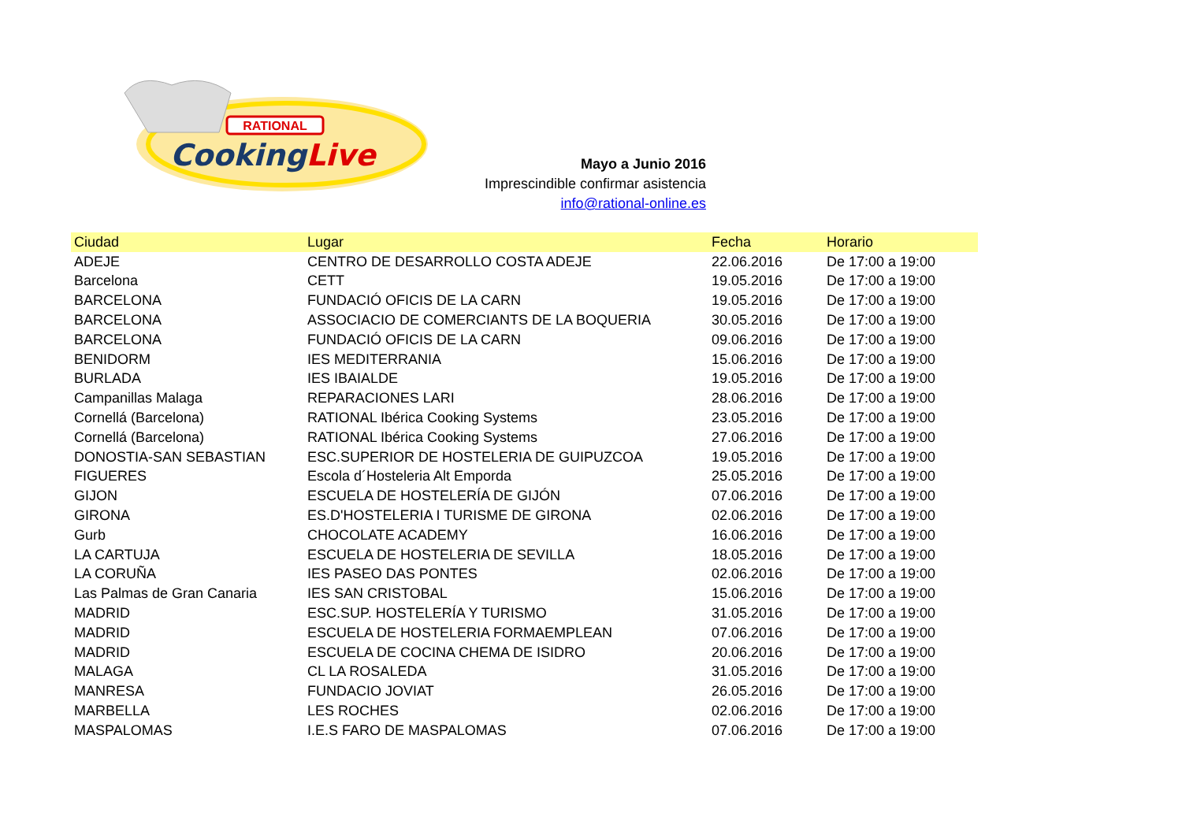RATIONAL
CookingLive
Mayo a Junio 2016
Imprescindible confirmar asistencia
info@rational-online.es
| Ciudad | Lugar | Fecha | Horario |
| --- | --- | --- | --- |
| ADEJE | CENTRO DE DESARROLLO COSTA ADEJE | 22.06.2016 | De 17:00 a 19:00 |
| Barcelona | CETT | 19.05.2016 | De 17:00 a 19:00 |
| BARCELONA | FUNDACIÓ OFICIS DE LA CARN | 19.05.2016 | De 17:00 a 19:00 |
| BARCELONA | ASSOCIACIO DE COMERCIANTS DE LA BOQUERIA | 30.05.2016 | De 17:00 a 19:00 |
| BARCELONA | FUNDACIÓ OFICIS DE LA CARN | 09.06.2016 | De 17:00 a 19:00 |
| BENIDORM | IES MEDITERRANIA | 15.06.2016 | De 17:00 a 19:00 |
| BURLADA | IES IBAIALDE | 19.05.2016 | De 17:00 a 19:00 |
| Campanillas Malaga | REPARACIONES LARI | 28.06.2016 | De 17:00 a 19:00 |
| Cornellá (Barcelona) | RATIONAL Ibérica Cooking Systems | 23.05.2016 | De 17:00 a 19:00 |
| Cornellá (Barcelona) | RATIONAL Ibérica Cooking Systems | 27.06.2016 | De 17:00 a 19:00 |
| DONOSTIA-SAN SEBASTIAN | ESC.SUPERIOR DE HOSTELERIA DE GUIPUZCOA | 19.05.2016 | De 17:00 a 19:00 |
| FIGUERES | Escola d´Hosteleria Alt Emporda | 25.05.2016 | De 17:00 a 19:00 |
| GIJON | ESCUELA DE HOSTELERÍA DE GIJÓN | 07.06.2016 | De 17:00 a 19:00 |
| GIRONA | ES.D'HOSTELERIA I TURISME DE GIRONA | 02.06.2016 | De 17:00 a 19:00 |
| Gurb | CHOCOLATE ACADEMY | 16.06.2016 | De 17:00 a 19:00 |
| LA CARTUJA | ESCUELA DE HOSTELERIA DE SEVILLA | 18.05.2016 | De 17:00 a 19:00 |
| LA CORUÑA | IES PASEO DAS PONTES | 02.06.2016 | De 17:00 a 19:00 |
| Las Palmas de Gran Canaria | IES SAN CRISTOBAL | 15.06.2016 | De 17:00 a 19:00 |
| MADRID | ESC.SUP. HOSTELERÍA Y TURISMO | 31.05.2016 | De 17:00 a 19:00 |
| MADRID | ESCUELA DE HOSTELERIA FORMAEMPLEAN | 07.06.2016 | De 17:00 a 19:00 |
| MADRID | ESCUELA DE COCINA CHEMA DE ISIDRO | 20.06.2016 | De 17:00 a 19:00 |
| MALAGA | CL LA ROSALEDA | 31.05.2016 | De 17:00 a 19:00 |
| MANRESA | FUNDACIO JOVIAT | 26.05.2016 | De 17:00 a 19:00 |
| MARBELLA | LES ROCHES | 02.06.2016 | De 17:00 a 19:00 |
| MASPALOMAS | I.E.S FARO DE MASPALOMAS | 07.06.2016 | De 17:00 a 19:00 |